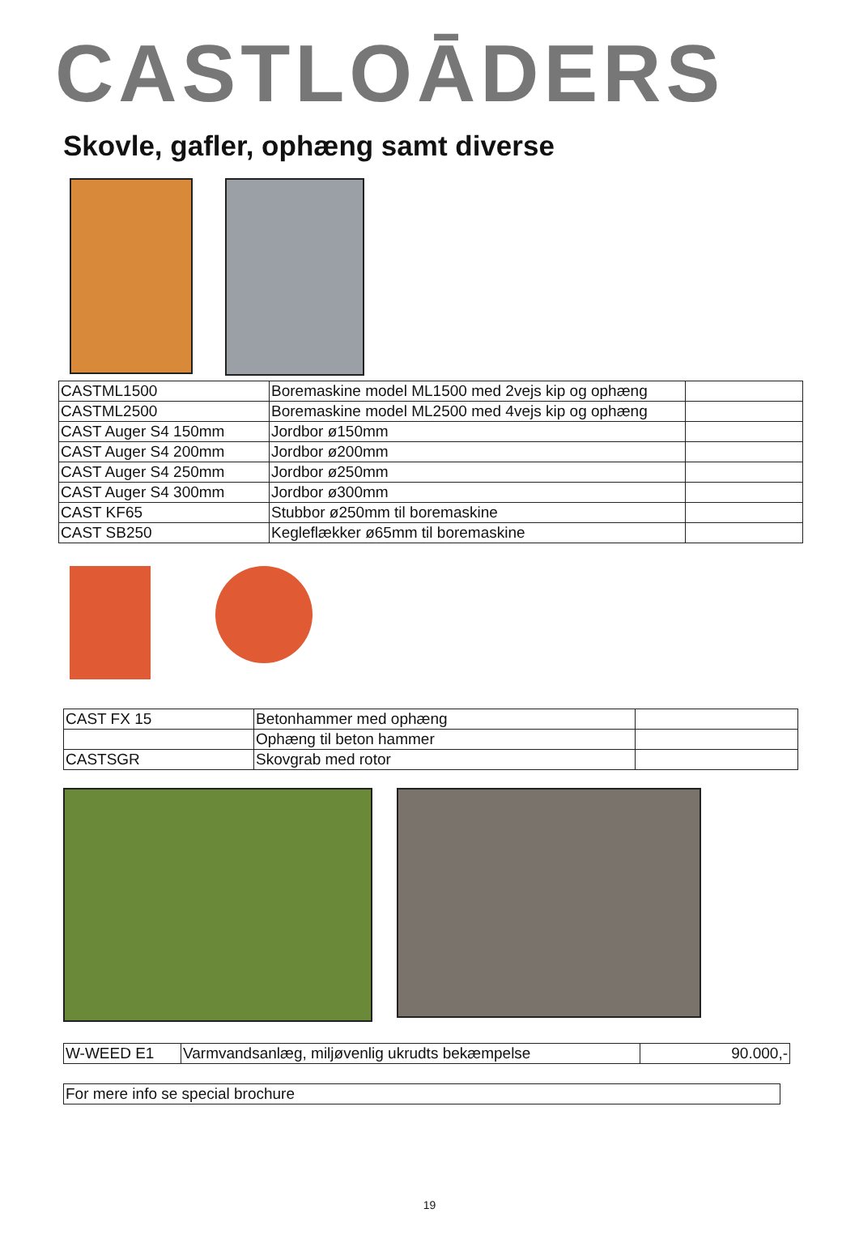CASTLOĀDERS
Skovle, gafler, ophæng samt diverse
| CASTML1500 | Boremaskine model ML1500 med 2vejs kip og ophæng | |
| CASTML2500 | Boremaskine model ML2500 med 4vejs kip og ophæng | |
| CAST Auger S4 150mm | Jordbor ø150mm | |
| CAST Auger S4 200mm | Jordbor ø200mm | |
| CAST Auger S4 250mm | Jordbor ø250mm | |
| CAST Auger S4 300mm | Jordbor ø300mm | |
| CAST KF65 | Stubbor ø250mm til boremaskine | |
| CAST SB250 | Kegleflækker ø65mm til boremaskine | |
| CAST FX 15 | Betonhammer med ophæng | |
| | Ophæng til beton hammer | |
| CASTSGR | Skovgrab med rotor | |
| W-WEED E1 | Varmvandsanlæg, miljøvenlig ukrudts bekæmpelse | 90.000,- |
| For mere info se special brochure |
19